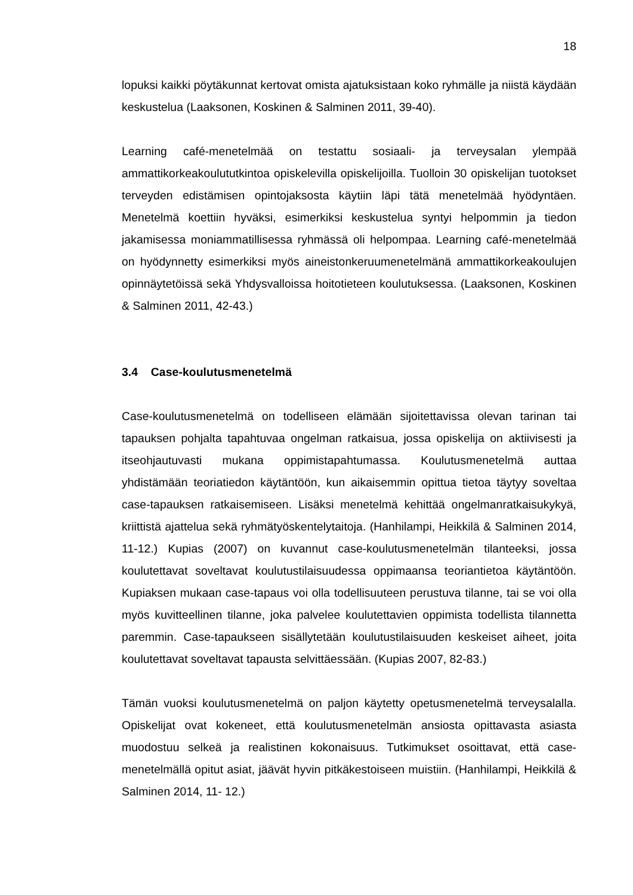18
lopuksi kaikki pöytäkunnat kertovat omista ajatuksistaan koko ryhmälle ja niistä käydään keskustelua (Laaksonen, Koskinen & Salminen 2011, 39-40).
Learning café-menetelmää on testattu sosiaali- ja terveysalan ylempää ammattikorkeakoulututkintoa opiskelevilla opiskelijoilla. Tuolloin 30 opiskelijan tuotokset terveyden edistämisen opintojaksosta käytiin läpi tätä menetelmää hyödyntäen. Menetelmä koettiin hyväksi, esimerkiksi keskustelua syntyi helpommin ja tiedon jakamisessa moniammatillisessa ryhmässä oli helpompaa. Learning café-menetelmää on hyödynnetty esimerkiksi myös aineistonkeruumenetelmänä ammattikorkeakoulujen opinnäytetöissä sekä Yhdysvalloissa hoitotieteen koulutuksessa. (Laaksonen, Koskinen & Salminen 2011, 42-43.)
3.4 Case-koulutusmenetelmä
Case-koulutusmenetelmä on todelliseen elämään sijoitettavissa olevan tarinan tai tapauksen pohjalta tapahtuvaa ongelman ratkaisua, jossa opiskelija on aktiivisesti ja itseohjautuvasti mukana oppimistapahtumassa. Koulutusmenetelmä auttaa yhdistämään teoriatiedon käytäntöön, kun aikaisemmin opittua tietoa täytyy soveltaa case-tapauksen ratkaisemiseen. Lisäksi menetelmä kehittää ongelmanratkaisukykyä, kriittistä ajattelua sekä ryhmätyöskentelytaitoja. (Hanhilampi, Heikkilä & Salminen 2014, 11-12.) Kupias (2007) on kuvannut case-koulutusmenetelmän tilanteeksi, jossa koulutettavat soveltavat koulutustilaisuudessa oppimaansa teoriantietoa käytäntöön. Kupiaksen mukaan case-tapaus voi olla todellisuuteen perustuva tilanne, tai se voi olla myös kuvitteellinen tilanne, joka palvelee koulutettavien oppimista todellista tilannetta paremmin. Case-tapaukseen sisällytetään koulutustilaisuuden keskeiset aiheet, joita koulutettavat soveltavat tapausta selvittäessään. (Kupias 2007, 82-83.)
Tämän vuoksi koulutusmenetelmä on paljon käytetty opetusmenetelmä terveysalalla. Opiskelijat ovat kokeneet, että koulutusmenetelmän ansiosta opittavasta asiasta muodostuu selkeä ja realistinen kokonaisuus. Tutkimukset osoittavat, että case- menetelmällä opitut asiat, jäävät hyvin pitkäkestoiseen muistiin. (Hanhilampi, Heikkilä & Salminen 2014, 11- 12.)